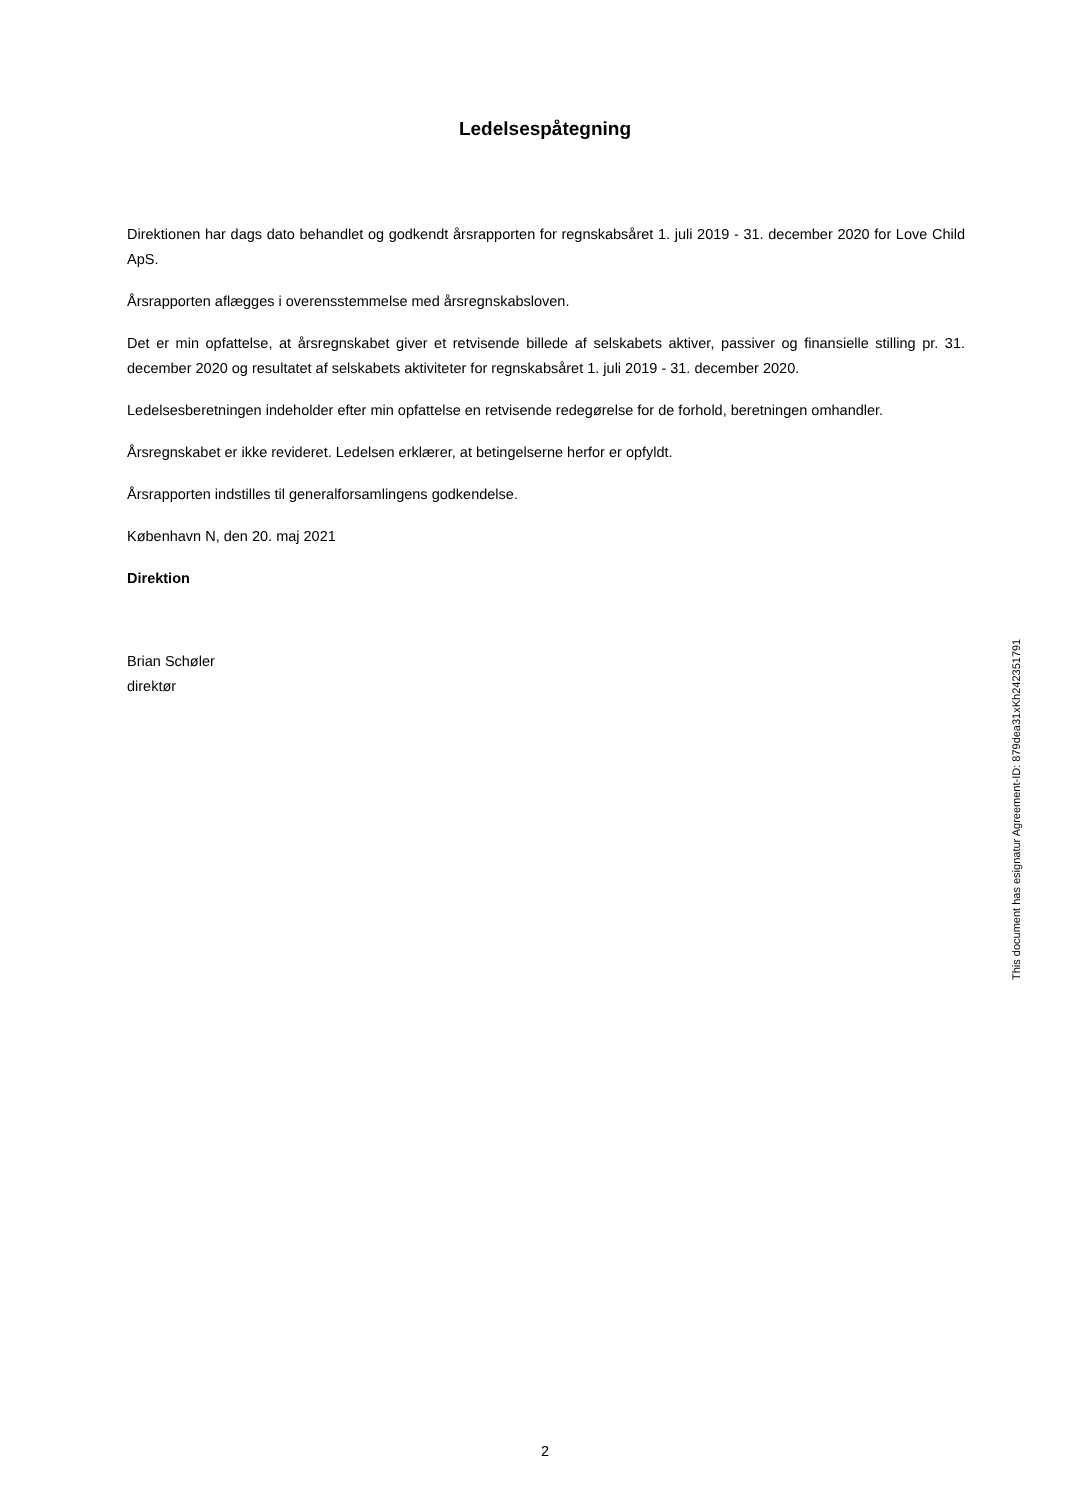Ledelsespåtegning
Direktionen har dags dato behandlet og godkendt årsrapporten for regnskabsåret 1. juli 2019 - 31. december 2020 for Love Child ApS.
Årsrapporten aflægges i overensstemmelse med årsregnskabsloven.
Det er min opfattelse, at årsregnskabet giver et retvisende billede af selskabets aktiver, passiver og finansielle stilling pr. 31. december 2020 og resultatet af selskabets aktiviteter for regnskabsåret 1. juli 2019 - 31. december 2020.
Ledelsesberetningen indeholder efter min opfattelse en retvisende redegørelse for de forhold, beretningen omhandler.
Årsregnskabet er ikke revideret. Ledelsen erklærer, at betingelserne herfor er opfyldt.
Årsrapporten indstilles til generalforsamlingens godkendelse.
København N, den 20. maj 2021
Direktion
Brian Schøler
direktør
This document has esignatur Agreement-ID: 879dea31xKh242351791
2